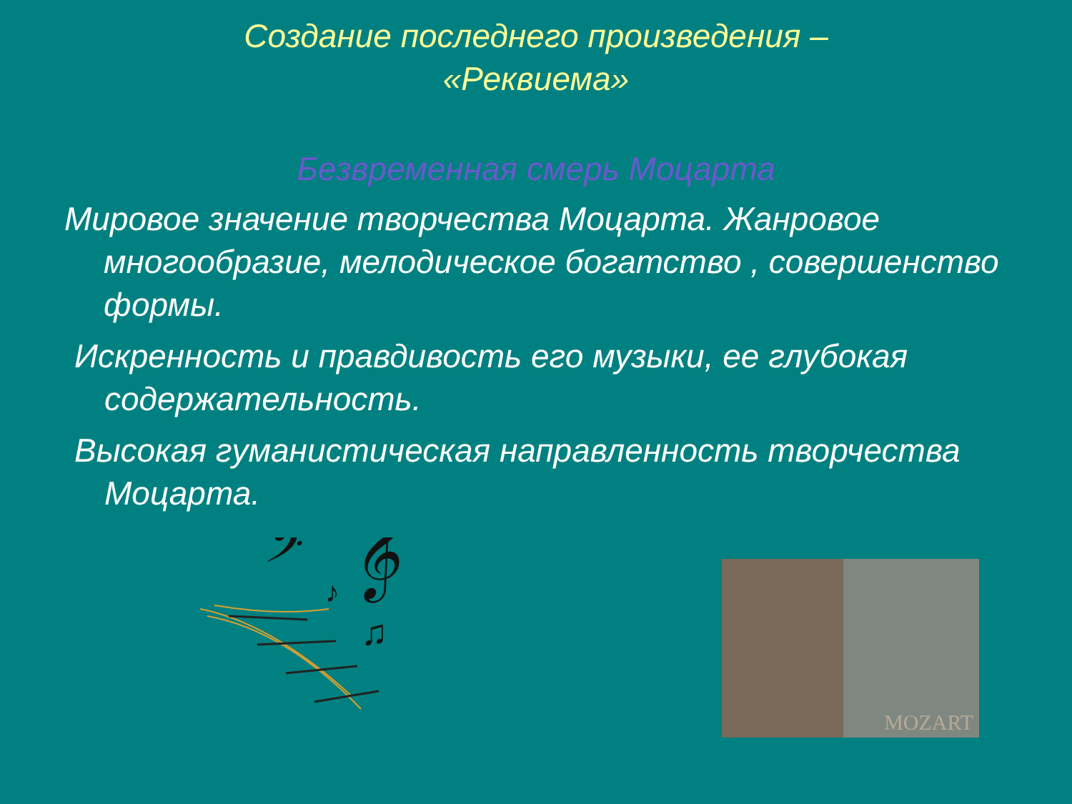Создание последнего произведения –
«Реквиема»
Безвременная смерь Моцарта
Мировое значение творчества Моцарта. Жанровое многообразие, мелодическое богатство , совершенство формы.
Искренность и правдивость его музыки, ее глубокая содержательность.
Высокая гуманистическая направленность творчества Моцарта.
𝄢
𝄞
♪
♫
MOZART